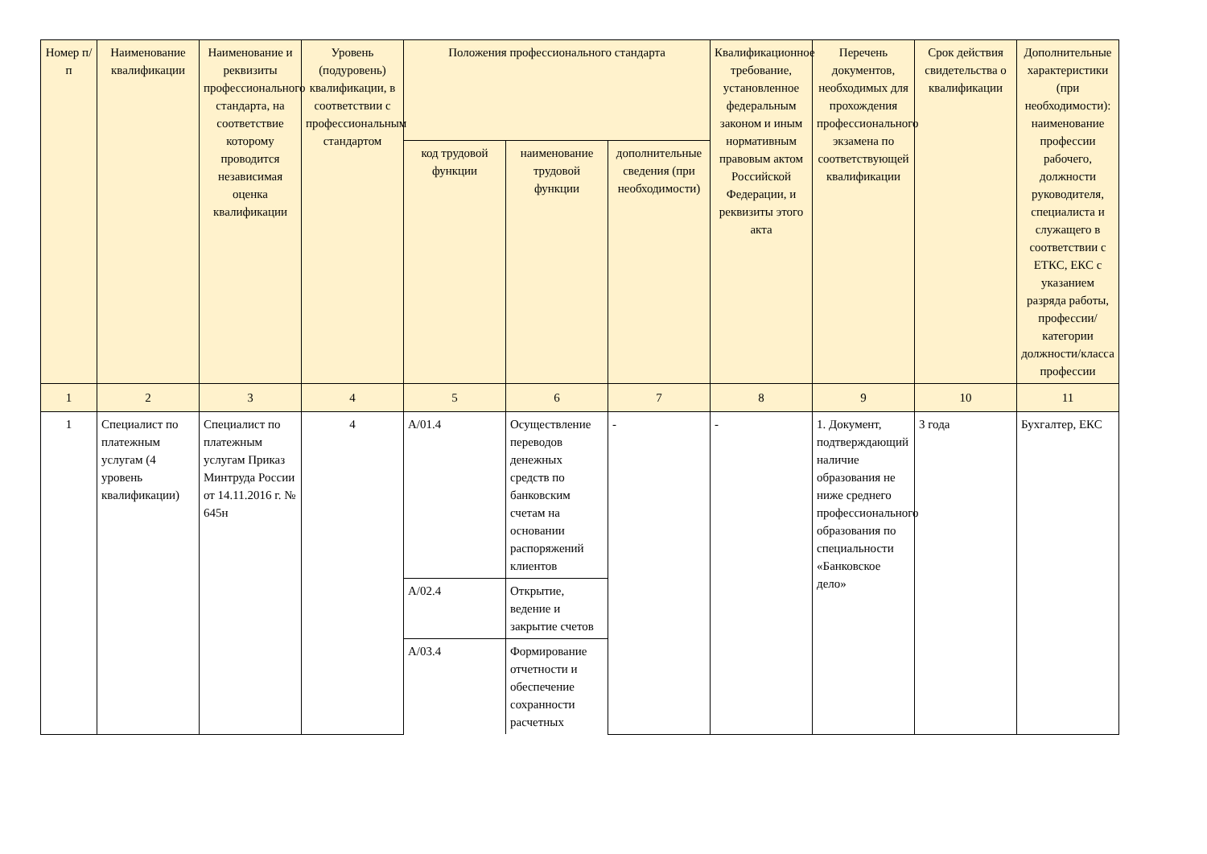| Номер п/п | Наименование квалификации | Наименование и реквизиты профессионального стандарта, на соответствие которому проводится независимая оценка квалификации | Уровень (подуровень) квалификации, в соответствии с профессиональным стандартом | Положения профессионального стандарта | | | Квалификационное требование, установленное федеральным законом и иным нормативным правовым актом Российской Федерации, и реквизиты этого акта | Перечень документов, необходимых для прохождения профессионального экзамена по соответствующей квалификации | Срок действия свидетельства о квалификации | Дополнительные характеристики (при необходимости): наименование профессии рабочего, должности руководителя, специалиста и служащего в соответствии с ЕТКС, ЕКС с указанием разряда работы, профессии/категории должности/класса профессии |
| --- | --- | --- | --- | --- | --- | --- | --- | --- | --- | --- |
| | | | | код трудовой функции | наименование трудовой функции | дополнительные сведения (при необходимости) | | | | |
| 1 | 2 | 3 | 4 | 5 | 6 | 7 | 8 | 9 | 10 | 11 |
| 1 | Специалист по платежным услугам (4 уровень квалификации) | Специалист по платежным услугам Приказ Минтруда России от 14.11.2016 г. № 645н | 4 | A/01.4 | Осуществление переводов денежных средств по банковским счетам на основании распоряжений клиентов | - | - | 1. Документ, подтверждающий наличие образования не ниже среднего профессионального образования по специальности «Банковское дело» | 3 года | Бухгалтер, ЕКС |
| | | | | A/02.4 | Открытие, ведение и закрытие счетов | | | | | |
| | | | | A/03.4 | Формирование отчетности и обеспечение сохранности расчетных | | | | | |